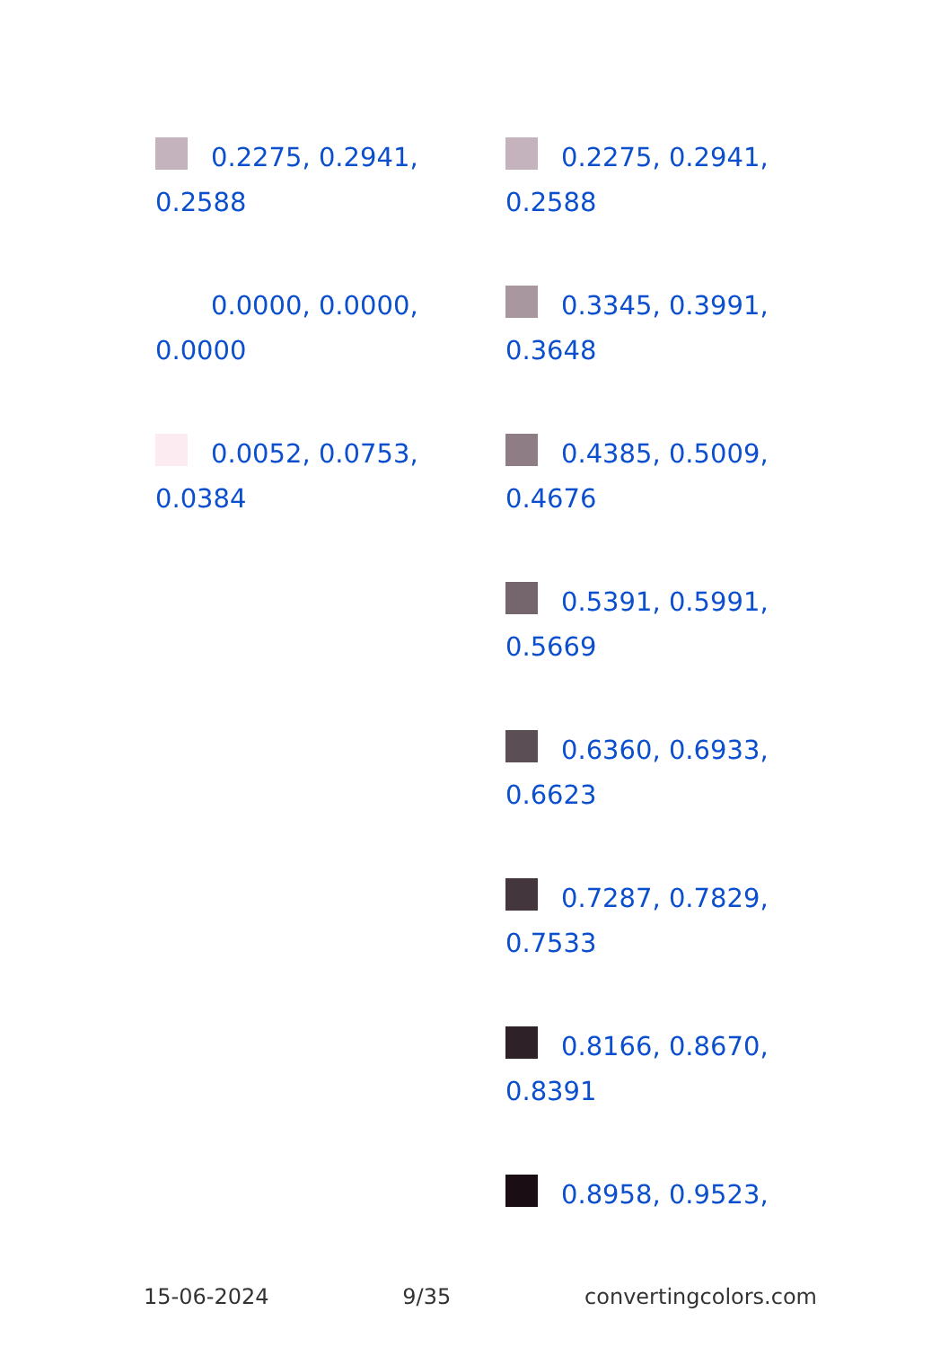0.2275, 0.2941, 0.2588
0.0000, 0.0000, 0.0000
0.0052, 0.0753, 0.0384
0.2275, 0.2941, 0.2588
0.3345, 0.3991, 0.3648
0.4385, 0.5009, 0.4676
0.5391, 0.5991, 0.5669
0.6360, 0.6933, 0.6623
0.7287, 0.7829, 0.7533
0.8166, 0.8670, 0.8391
0.8958, 0.9523,
15-06-2024 9/35 convertingcolors.com